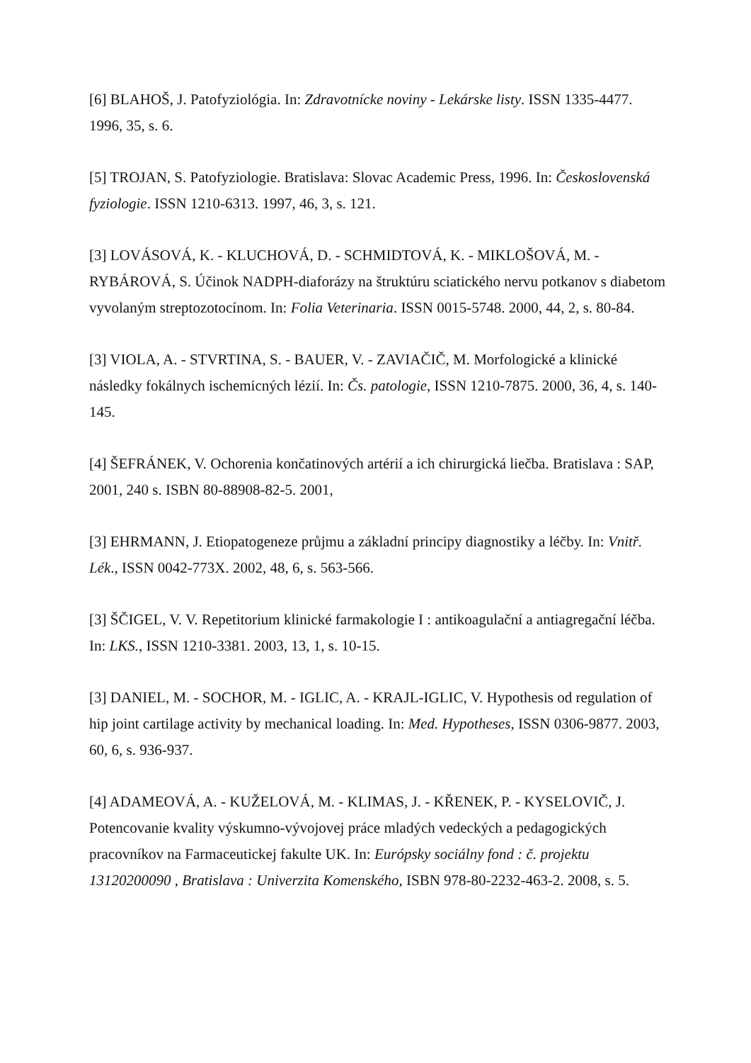[6] BLAHOŠ, J. Patofyziológia. In: Zdravotnícke noviny - Lekárske listy. ISSN 1335-4477. 1996, 35, s. 6.
[5] TROJAN, S. Patofyziologie. Bratislava: Slovac Academic Press, 1996. In: Československá fyziologie. ISSN 1210-6313. 1997, 46, 3, s. 121.
[3] LOVÁSOVÁ, K. - KLUCHOVÁ, D. - SCHMIDTOVÁ, K. - MIKLOŠOVÁ, M. - RYBÁROVÁ, S. Účinok NADPH-diaforázy na štruktúru sciatického nervu potkanov s diabetom vyvolaným streptozotocínom. In: Folia Veterinaria. ISSN 0015-5748. 2000, 44, 2, s. 80-84.
[3] VIOLA, A. - STVRTINA, S. - BAUER, V. - ZAVIAČIČ, M. Morfologické a klinické následky fokálnych ischemicných lézií. In: Čs. patologie, ISSN 1210-7875. 2000, 36, 4, s. 140-145.
[4] ŠEFRÁNEK, V. Ochorenia končatinových artérií a ich chirurgická liečba. Bratislava : SAP, 2001, 240 s. ISBN 80-88908-82-5. 2001,
[3] EHRMANN, J. Etiopatogeneze průjmu a základní principy diagnostiky a léčby. In: Vnitř. Lék., ISSN 0042-773X. 2002, 48, 6, s. 563-566.
[3] ŠČIGEL, V. V. Repetitorium klinické farmakologie I : antikoagulační a antiagregační léčba. In: LKS., ISSN 1210-3381. 2003, 13, 1, s. 10-15.
[3] DANIEL, M. - SOCHOR, M. - IGLIC, A. - KRAJL-IGLIC, V. Hypothesis od regulation of hip joint cartilage activity by mechanical loading. In: Med. Hypotheses, ISSN 0306-9877. 2003, 60, 6, s. 936-937.
[4] ADAMEOVÁ, A. - KUŽELOVÁ, M. - KLIMAS, J. - KŘENEK, P. - KYSELOVIČ, J. Potencovanie kvality výskumno-vývojovej práce mladých vedeckých a pedagogických pracovníkov na Farmaceutickej fakulte UK. In: Európsky sociálny fond : č. projektu 13120200090 , Bratislava : Univerzita Komenského, ISBN 978-80-2232-463-2. 2008, s. 5.